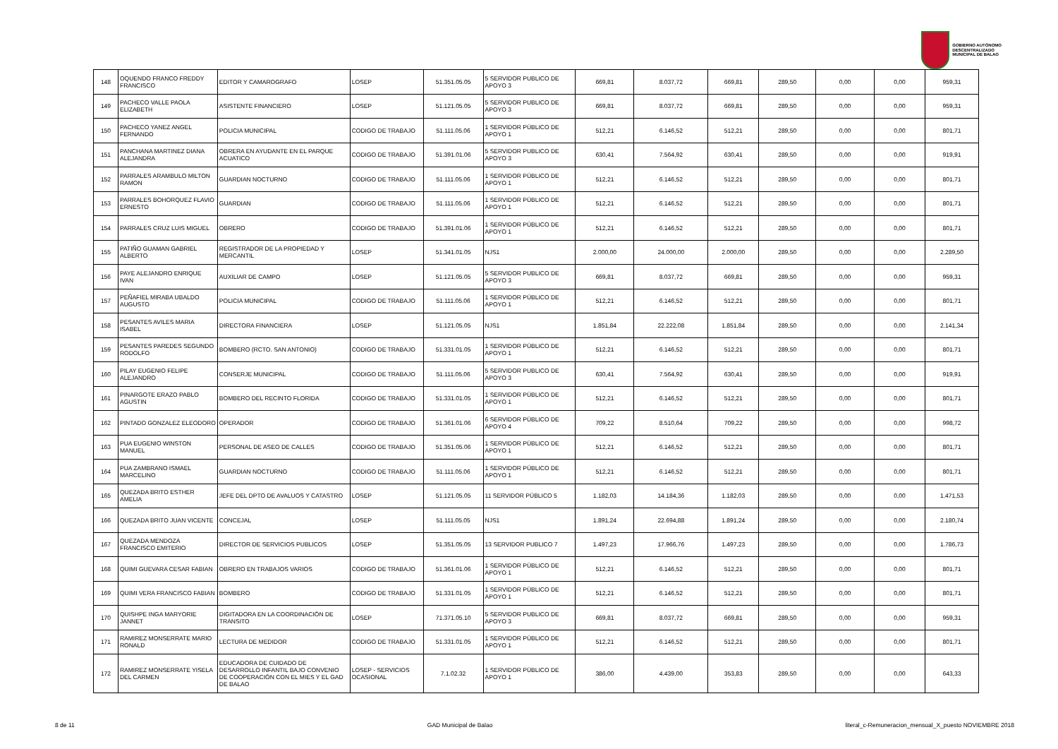GOBIERNO AUTÓNOMO
DESCENTRALIZADO
MUNICIPAL DE BALAO
| 148 | OQUENDO FRANCO FREDDY FRANCISCO | EDITOR Y CAMAROGRAFO | LOSEP | 51.351.05.05 | 5 SERVIDOR PUBLICO DE APOYO 3 | 669,81 | 8.037,72 | 669,81 | 289,50 | 0,00 | 0,00 | 959,31 |
| 149 | PACHECO VALLE PAOLA ELIZABETH | ASISTENTE FINANCIERO | LOSEP | 51.121.05.05 | 5 SERVIDOR PUBLICO DE APOYO 3 | 669,81 | 8.037,72 | 669,81 | 289,50 | 0,00 | 0,00 | 959,31 |
| 150 | PACHECO YANEZ ANGEL FERNANDO | POLICIA MUNICIPAL | CODIGO DE TRABAJO | 51.111.05.06 | 1 SERVIDOR PÚBLICO DE APOYO 1 | 512,21 | 6.146,52 | 512,21 | 289,50 | 0,00 | 0,00 | 801,71 |
| 151 | PANCHANA MARTINEZ DIANA ALEJANDRA | OBRERA EN AYUDANTE EN EL PARQUE ACUATICO | CODIGO DE TRABAJO | 51.391.01.06 | 5 SERVIDOR PUBLICO DE APOYO 3 | 630,41 | 7.564,92 | 630,41 | 289,50 | 0,00 | 0,00 | 919,91 |
| 152 | PARRALES ARAMBULO MILTON RAMON | GUARDIAN NOCTURNO | CODIGO DE TRABAJO | 51.111.05.06 | 1 SERVIDOR PÚBLICO DE APOYO 1 | 512,21 | 6.146,52 | 512,21 | 289,50 | 0,00 | 0,00 | 801,71 |
| 153 | PARRALES BOHORQUEZ FLAVIO ERNESTO | GUARDIAN | CODIGO DE TRABAJO | 51.111.05.06 | 1 SERVIDOR PÚBLICO DE APOYO 1 | 512,21 | 6.146,52 | 512,21 | 289,50 | 0,00 | 0,00 | 801,71 |
| 154 | PARRALES CRUZ LUIS MIGUEL | OBRERO | CODIGO DE TRABAJO | 51.391.01.06 | 1 SERVIDOR PÚBLICO DE APOYO 1 | 512,21 | 6.146,52 | 512,21 | 289,50 | 0,00 | 0,00 | 801,71 |
| 155 | PATIÑO GUAMAN GABRIEL ALBERTO | REGISTRADOR DE LA PROPIEDAD Y MERCANTIL | LOSEP | 51.341.01.05 | NJS1 | 2.000,00 | 24.000,00 | 2.000,00 | 289,50 | 0,00 | 0,00 | 2.289,50 |
| 156 | PAYE ALEJANDRO ENRIQUE IVAN | AUXILIAR DE CAMPO | LOSEP | 51.121.05.05 | 5 SERVIDOR PUBLICO DE APOYO 3 | 669,81 | 8.037,72 | 669,81 | 289,50 | 0,00 | 0,00 | 959,31 |
| 157 | PEÑAFIEL MIRABA UBALDO AUGUSTO | POLICIA MUNICIPAL | CODIGO DE TRABAJO | 51.111.05.06 | 1 SERVIDOR PÚBLICO DE APOYO 1 | 512,21 | 6.146,52 | 512,21 | 289,50 | 0,00 | 0,00 | 801,71 |
| 158 | PESANTES AVILES MARIA ISABEL | DIRECTORA FINANCIERA | LOSEP | 51.121.05.05 | NJS1 | 1.851,84 | 22.222,08 | 1.851,84 | 289,50 | 0,00 | 0,00 | 2.141,34 |
| 159 | PESANTES PAREDES SEGUNDO RODOLFO | BOMBERO (RCTO. SAN ANTONIO) | CODIGO DE TRABAJO | 51.331.01.05 | 1 SERVIDOR PÚBLICO DE APOYO 1 | 512,21 | 6.146,52 | 512,21 | 289,50 | 0,00 | 0,00 | 801,71 |
| 160 | PILAY EUGENIO FELIPE ALEJANDRO | CONSERJE MUNICIPAL | CODIGO DE TRABAJO | 51.111.05.06 | 5 SERVIDOR PUBLICO DE APOYO 3 | 630,41 | 7.564,92 | 630,41 | 289,50 | 0,00 | 0,00 | 919,91 |
| 161 | PINARGOTE ERAZO PABLO AGUSTIN | BOMBERO DEL RECINTO FLORIDA | CODIGO DE TRABAJO | 51.331.01.05 | 1 SERVIDOR PÚBLICO DE APOYO 1 | 512,21 | 6.146,52 | 512,21 | 289,50 | 0,00 | 0,00 | 801,71 |
| 162 | PINTADO GONZALEZ ELEODORO | OPERADOR | CODIGO DE TRABAJO | 51.361.01.06 | 6 SERVIDOR PÚBLICO DE APOYO 4 | 709,22 | 8.510,64 | 709,22 | 289,50 | 0,00 | 0,00 | 998,72 |
| 163 | PUA EUGENIO WINSTON MANUEL | PERSONAL DE ASEO DE CALLES | CODIGO DE TRABAJO | 51.351.05.06 | 1 SERVIDOR PÚBLICO DE APOYO 1 | 512,21 | 6.146,52 | 512,21 | 289,50 | 0,00 | 0,00 | 801,71 |
| 164 | PUA ZAMBRANO ISMAEL MARCELINO | GUARDIAN NOCTURNO | CODIGO DE TRABAJO | 51.111.05.06 | 1 SERVIDOR PÚBLICO DE APOYO 1 | 512,21 | 6.146,52 | 512,21 | 289,50 | 0,00 | 0,00 | 801,71 |
| 165 | QUEZADA BRITO ESTHER AMELIA | JEFE DEL DPTO DE AVALUOS Y CATASTRO | LOSEP | 51.121.05.05 | 11 SERVIDOR PÚBLICO 5 | 1.182,03 | 14.184,36 | 1.182,03 | 289,50 | 0,00 | 0,00 | 1.471,53 |
| 166 | QUEZADA BRITO JUAN VICENTE | CONCEJAL | LOSEP | 51.111.05.05 | NJS1 | 1.891,24 | 22.694,88 | 1.891,24 | 289,50 | 0,00 | 0,00 | 2.180,74 |
| 167 | QUEZADA MENDOZA FRANCISCO EMITERIO | DIRECTOR DE SERVICIOS PUBLICOS | LOSEP | 51.351.05.05 | 13 SERVIDOR PUBLICO 7 | 1.497,23 | 17.966,76 | 1.497,23 | 289,50 | 0,00 | 0,00 | 1.786,73 |
| 168 | QUIMI GUEVARA CESAR FABIAN | OBRERO EN TRABAJOS VARIOS | CODIGO DE TRABAJO | 51.361.01.06 | 1 SERVIDOR PÚBLICO DE APOYO 1 | 512,21 | 6.146,52 | 512,21 | 289,50 | 0,00 | 0,00 | 801,71 |
| 169 | QUIMI VERA FRANCISCO FABIAN | BOMBERO | CODIGO DE TRABAJO | 51.331.01.05 | 1 SERVIDOR PÚBLICO DE APOYO 1 | 512,21 | 6.146,52 | 512,21 | 289,50 | 0,00 | 0,00 | 801,71 |
| 170 | QUISHPE INGA MARYORIE JANNET | DIGITADORA EN LA COORDINACIÓN DE TRANSITO | LOSEP | 71.371.05.10 | 5 SERVIDOR PUBLICO DE APOYO 3 | 669,81 | 8.037,72 | 669,81 | 289,50 | 0,00 | 0,00 | 959,31 |
| 171 | RAMIREZ MONSERRATE MARIO RONALD | LECTURA DE MEDIDOR | CODIGO DE TRABAJO | 51.331.01.05 | 1 SERVIDOR PÚBLICO DE APOYO 1 | 512,21 | 6.146,52 | 512,21 | 289,50 | 0,00 | 0,00 | 801,71 |
| 172 | RAMIREZ MONSERRATE YISELA DEL CARMEN | EDUCADORA DE CUIDADO DE DESARROLLO INFANTIL BAJO CONVENIO DE COOPERACIÓN CON EL MIES Y EL GAD DE BALAO | LOSEP - SERVICIOS OCASIONAL | 7.1.02.32 | 1 SERVIDOR PÚBLICO DE APOYO 1 | 386,00 | 4.439,00 | 353,83 | 289,50 | 0,00 | 0,00 | 643,33 |
8 de 11 GAD Municipal de Balao literal_c-Remuneracion_mensual_X_puesto NOVIEMBRE 2018